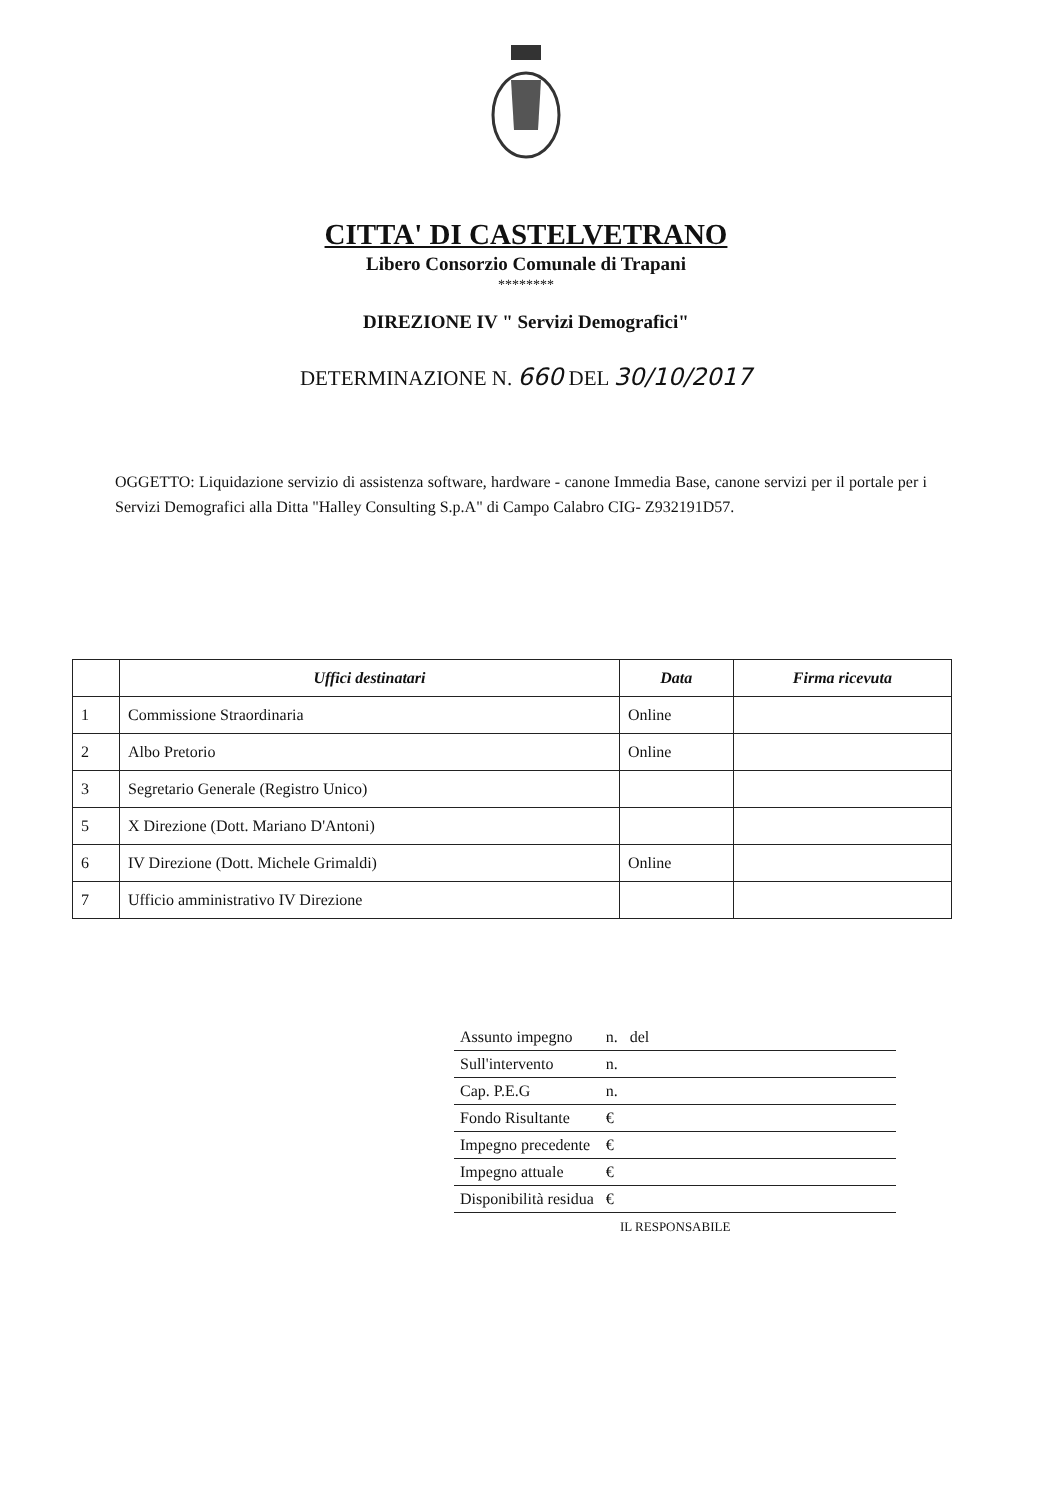CITTA' DI CASTELVETRANO
Libero Consorzio Comunale di Trapani
********
DIREZIONE IV " Servizi Demografici"
DETERMINAZIONE N. 660 DEL 30/10/2017
OGGETTO: Liquidazione servizio di assistenza software, hardware - canone Immedia Base, canone servizi per il portale per i Servizi Demografici alla Ditta "Halley Consulting S.p.A" di Campo Calabro CIG- Z932191D57.
| | Uffici destinatari | Data | Firma ricevuta |
| --- | --- | --- | --- |
| 1 | Commissione Straordinaria | Online | |
| 2 | Albo Pretorio | Online | |
| 3 | Segretario Generale (Registro Unico) | | |
| 5 | X Direzione (Dott. Mariano D'Antoni) | | |
| 6 | IV Direzione (Dott. Michele Grimaldi) | Online | |
| 7 | Ufficio amministrativo IV Direzione | | |
| Assunto impegno | n. | del |
| Sull'intervento | n. | |
| Cap. P.E.G | n. | |
| Fondo Risultante | € | |
| Impegno precedente | € | |
| Impegno attuale | € | |
| Disponibilità residua | € | |
IL RESPONSABILE